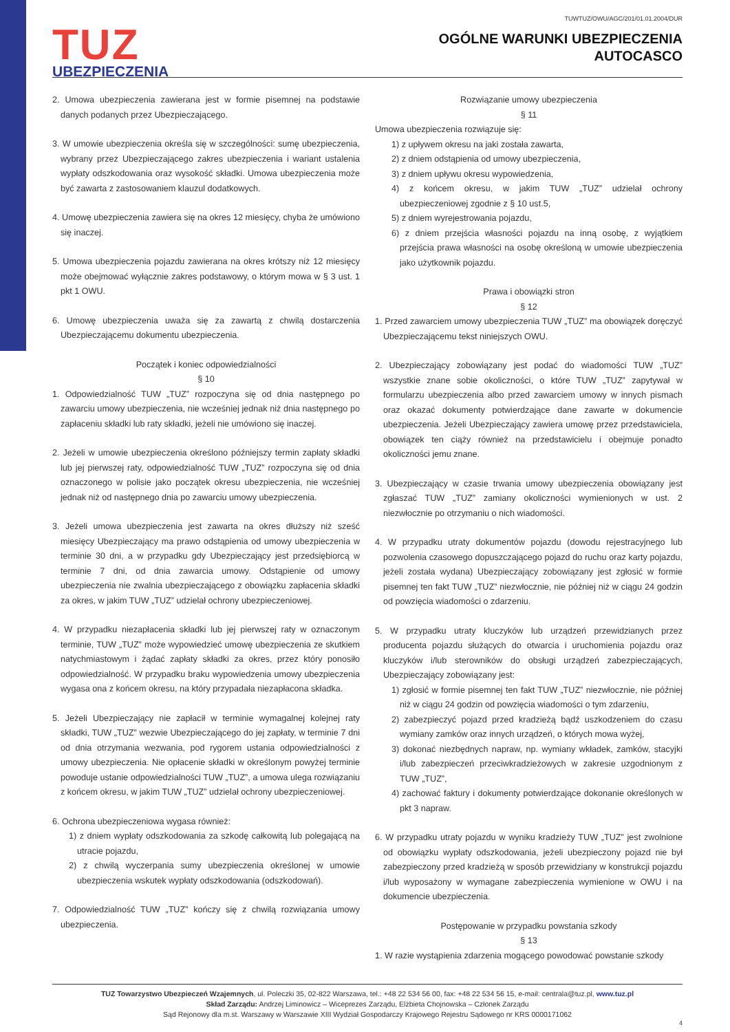TUZ
UBEZPIECZENIA
TUWTUZ/OWU/AGC/201/01.01.2004/DUR
OGÓLNE WARUNKI UBEZPIECZENIA
AUTOCASCO
2. Umowa ubezpieczenia zawierana jest w formie pisemnej na podstawie danych podanych przez Ubezpieczającego.
3. W umowie ubezpieczenia określa się w szczególności: sumę ubezpieczenia, wybrany przez Ubezpieczającego zakres ubezpieczenia i wariant ustalenia wypłaty odszkodowania oraz wysokość składki. Umowa ubezpieczenia może być zawarta z zastosowaniem klauzul dodatkowych.
4. Umowę ubezpieczenia zawiera się na okres 12 miesięcy, chyba że umówiono się inaczej.
5. Umowa ubezpieczenia pojazdu zawierana na okres krótszy niż 12 miesięcy może obejmować wyłącznie zakres podstawowy, o którym mowa w § 3 ust. 1 pkt 1 OWU.
6. Umowę ubezpieczenia uważa się za zawartą z chwilą dostarczenia Ubezpieczającemu dokumentu ubezpieczenia.
Początek i koniec odpowiedzialności
§ 10
1. Odpowiedzialność TUW „TUZ” rozpoczyna się od dnia następnego po zawarciu umowy ubezpieczenia, nie wcześniej jednak niż dnia następnego po zapłaceniu składki lub raty składki, jeżeli nie umówiono się inaczej.
2. Jeżeli w umowie ubezpieczenia określono późniejszy termin zapłaty składki lub jej pierwszej raty, odpowiedzialność TUW „TUZ” rozpoczyna się od dnia oznaczonego w polisie jako początek okresu ubezpieczenia, nie wcześniej jednak niż od następnego dnia po zawarciu umowy ubezpieczenia.
3. Jeżeli umowa ubezpieczenia jest zawarta na okres dłuższy niż sześć miesięcy Ubezpieczający ma prawo odstąpienia od umowy ubezpieczenia w terminie 30 dni, a w przypadku gdy Ubezpieczający jest przedsiębiorcą w terminie 7 dni, od dnia zawarcia umowy. Odstąpienie od umowy ubezpieczenia nie zwalnia ubezpieczającego z obowiązku zapłacenia składki za okres, w jakim TUW „TUZ” udzielał ochrony ubezpieczeniowej.
4. W przypadku niezapłacenia składki lub jej pierwszej raty w oznaczonym terminie, TUW „TUZ” może wypowiedzieć umowę ubezpieczenia ze skutkiem natychmiastowym i żądać zapłaty składki za okres, przez który ponosiło odpowiedzialność. W przypadku braku wypowiedzenia umowy ubezpieczenia wygasa ona z końcem okresu, na który przypadała niezapłacona składka.
5. Jeżeli Ubezpieczający nie zapłacił w terminie wymagalnej kolejnej raty składki, TUW „TUZ” wezwie Ubezpieczającego do jej zapłaty, w terminie 7 dni od dnia otrzymania wezwania, pod rygorem ustania odpowiedzialności z umowy ubezpieczenia. Nie opłacenie składki w określonym powyżej terminie powoduje ustanie odpowiedzialności TUW „TUZ”, a umowa ulega rozwiązaniu z końcem okresu, w jakim TUW „TUZ” udzielał ochrony ubezpieczeniowej.
6. Ochrona ubezpieczeniowa wygasa również:
1) z dniem wypłaty odszkodowania za szkodę całkowitą lub polegającą na utracie pojazdu,
2) z chwilą wyczerpania sumy ubezpieczenia określonej w umowie ubezpieczenia wskutek wypłaty odszkodowania (odszkodowań).
7. Odpowiedzialność TUW „TUZ” kończy się z chwilą rozwiązania umowy ubezpieczenia.
Rozwiązanie umowy ubezpieczenia
§ 11
Umowa ubezpieczenia rozwiązuje się:
1) z upływem okresu na jaki została zawarta,
2) z dniem odstąpienia od umowy ubezpieczenia,
3) z dniem upływu okresu wypowiedzenia,
4) z końcem okresu, w jakim TUW „TUZ” udzielał ochrony ubezpieczeniowej zgodnie z § 10 ust.5,
5) z dniem wyrejestrowania pojazdu,
6) z dniem przejścia własności pojazdu na inną osobę, z wyjątkiem przejścia prawa własności na osobę określoną w umowie ubezpieczenia jako użytkownik pojazdu.
Prawa i obowiązki stron
§ 12
1. Przed zawarciem umowy ubezpieczenia TUW „TUZ” ma obowiązek doręczyć Ubezpieczającemu tekst niniejszych OWU.
2. Ubezpieczający zobowiązany jest podać do wiadomości TUW „TUZ” wszystkie znane sobie okoliczności, o które TUW „TUZ” zapytywał w formularzu ubezpieczenia albo przed zawarciem umowy w innych pismach oraz okazać dokumenty potwierdzające dane zawarte w dokumencie ubezpieczenia. Jeżeli Ubezpieczający zawiera umowę przez przedstawiciela, obowiązek ten ciąży również na przedstawicielu i obejmuje ponadto okoliczności jemu znane.
3. Ubezpieczający w czasie trwania umowy ubezpieczenia obowiązany jest zgłaszać TUW „TUZ” zamiany okoliczności wymienionych w ust. 2 niezwłocznie po otrzymaniu o nich wiadomości.
4. W przypadku utraty dokumentów pojazdu (dowodu rejestracyjnego lub pozwolenia czasowego dopuszczającego pojazd do ruchu oraz karty pojazdu, jeżeli została wydana) Ubezpieczający zobowiązany jest zgłosić w formie pisemnej ten fakt TUW „TUZ” niezwłocznie, nie później niż w ciągu 24 godzin od powzięcia wiadomości o zdarzeniu.
5. W przypadku utraty kluczyków lub urządzeń przewidzianych przez producenta pojazdu służących do otwarcia i uruchomienia pojazdu oraz kluczyków i/lub sterowników do obsługi urządzeń zabezpieczających, Ubezpieczający zobowiązany jest:
1) zgłosić w formie pisemnej ten fakt TUW „TUZ” niezwłocznie, nie później niż w ciągu 24 godzin od powzięcia wiadomości o tym zdarzeniu,
2) zabezpieczyć pojazd przed kradzieżą bądź uszkodzeniem do czasu wymiany zamków oraz innych urządzeń, o których mowa wyżej,
3) dokonać niezbędnych napraw, np. wymiany wkładek, zamków, stacyjki i/lub zabezpieczeń przeciwkradzieżowych w zakresie uzgodnionym z TUW „TUZ”,
4) zachować faktury i dokumenty potwierdzające dokonanie określonych w pkt 3 napraw.
6. W przypadku utraty pojazdu w wyniku kradzieży TUW „TUZ” jest zwolnione od obowiązku wypłaty odszkodowania, jeżeli ubezpieczony pojazd nie był zabezpieczony przed kradzieżą w sposób przewidziany w konstrukcji pojazdu i/lub wyposażony w wymagane zabezpieczenia wymienione w OWU i na dokumencie ubezpieczenia.
Postępowanie w przypadku powstania szkody
§ 13
1. W razie wystąpienia zdarzenia mogącego powodować powstanie szkody
TUZ Towarzystwo Ubezpieczeń Wzajemnych, ul. Poleczki 35, 02-822 Warszawa, tel.: +48 22 534 56 00, fax: +48 22 534 56 15, e-mail: centrala@tuz.pl, www.tuz.pl
Skład Zarządu: Andrzej Liminowicz – Wiceprezes Zarządu, Elżbieta Chojnowska – Członek Zarządu
Sąd Rejonowy dla m.st. Warszawy w Warszawie XIII Wydział Gospodarczy Krajowego Rejestru Sądowego nr KRS 0000171062
4